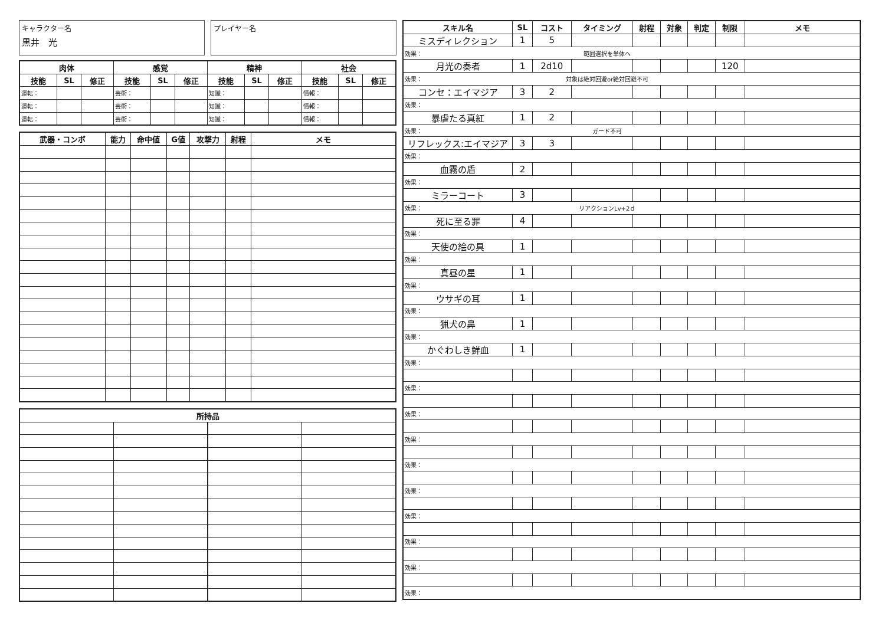キャラクター名
黒井　光
プレイヤー名
| 肉体 | | | 感覚 | | | 精神 | | | 社会 | | |
| --- | --- | --- | --- | --- | --- | --- | --- | --- | --- | --- | --- |
| 技能 | SL | 修正 | 技能 | SL | 修正 | 技能 | SL | 修正 | 技能 | SL | 修正 |
| 運転： | | | 芸術： | | | 知識： | | | 情報： | | |
| 運転： | | | 芸術： | | | 知識： | | | 情報： | | |
| 運転： | | | 芸術： | | | 知識： | | | 情報： | | |
| 武器・コンボ | 能力 | 命中値 | G値 | 攻撃力 | 射程 | メモ |
| --- | --- | --- | --- | --- | --- | --- |
| 所持品 | | | |
| --- | --- | --- | --- |
| スキル名 | SL | コスト | タイミング | 射程 | 対象 | 判定 | 制限 | メモ |
| --- | --- | --- | --- | --- | --- | --- | --- | --- |
| ミスディレクション | 1 | 5 | | | | | | |
| 効果： 範囲選択を単体へ | | | | | | | | |
| 月光の奏者 | 1 | 2d10 | | | | | 120 | |
| 効果： 対象は絶対回避or絶対回避不可 | | | | | | | | |
| コンセ：エイマジア | 3 | 2 | | | | | | |
| 効果： | | | | | | | | |
| 暴虐たる真紅 | 1 | 2 | | | | | | |
| 効果： ガード不可 | | | | | | | | |
| リフレックス:エイマジア | 3 | 3 | | | | | | |
| 効果： | | | | | | | | |
| 血霧の盾 | 2 | | | | | | | |
| 効果： | | | | | | | | |
| ミラーコート | 3 | | | | | | | |
| 効果： リアクションLv+2ｄ | | | | | | | | |
| 死に至る罪 | 4 | | | | | | | |
| 効果： | | | | | | | | |
| 天使の絵の具 | 1 | | | | | | | |
| 効果： | | | | | | | | |
| 真昼の星 | 1 | | | | | | | |
| 効果： | | | | | | | | |
| ウサギの耳 | 1 | | | | | | | |
| 効果： | | | | | | | | |
| 猟犬の鼻 | 1 | | | | | | | |
| 効果： | | | | | | | | |
| かぐわしき鮮血 | 1 | | | | | | | |
| 効果： | | | | | | | | |
| 効果： | | | | | | | | |
| 効果： | | | | | | | | |
| 効果： | | | | | | | | |
| 効果： | | | | | | | | |
| 効果： | | | | | | | | |
| 効果： | | | | | | | | |
| 効果： | | | | | | | | |
| 効果： | | | | | | | | |
| 効果： | | | | | | | | |